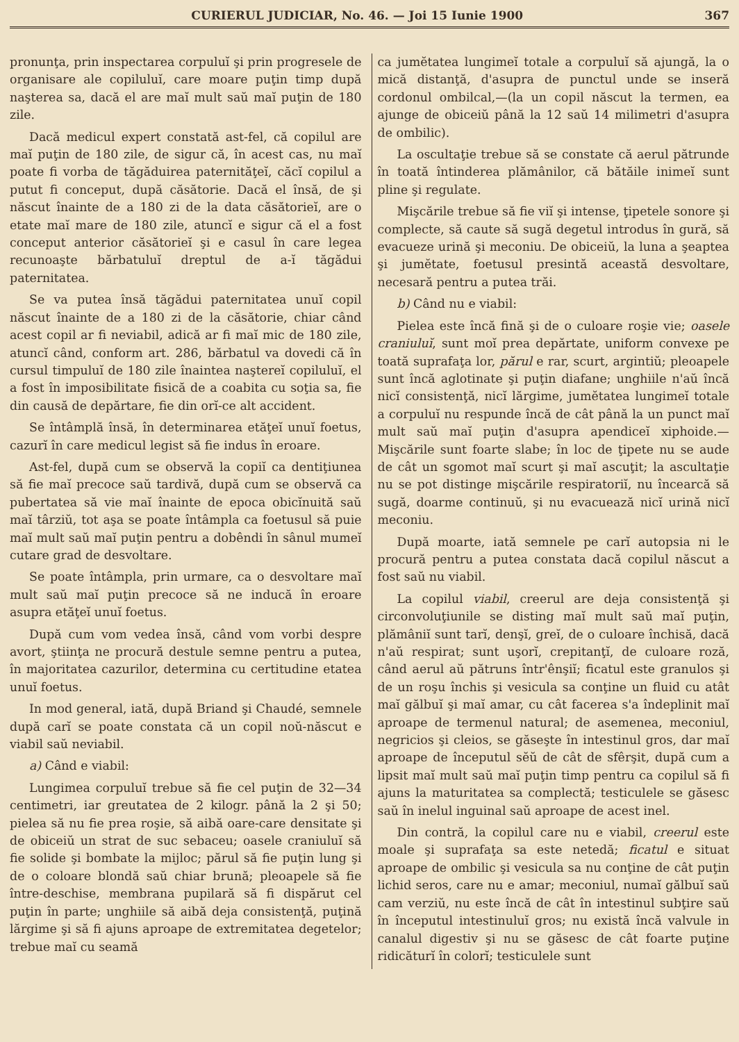CURIERUL JUDICIAR, No. 46. — Joi 15 Iunie 1900 367
pronunţa, prin inspectarea corpuluĭ şi prin progresele de organisare ale copiluluĭ, care moare puţin timp după naşterea sa, dacă el are maĭ mult saŭ maĭ puţin de 180 zile.
Dacă medicul expert constată ast-fel, că copilul are maĭ puţin de 180 zile, de sigur că, în acest cas, nu maĭ poate fi vorba de tăgăduirea paternităţeĭ, căcĭ copilul a putut fi conceput, după căsătorie. Dacă el însă, de şi născut înainte de a 180 zi de la data căsătorieĭ, are o etate maĭ mare de 180 zile, atuncĭ e sigur că el a fost conceput anterior căsătorieĭ şi e casul în care legea recunoaşte bărbatuluĭ dreptul de a-ĭ tăgădui paternitatea.
Se va putea însă tăgădui paternitatea unuĭ copil născut înainte de a 180 zi de la căsătorie, chiar când acest copil ar fi neviabil, adică ar fi maĭ mic de 180 zile, atuncĭ când, conform art. 286, bărbatul va dovedi că în cursul timpuluĭ de 180 zile înaintea naştereĭ copiluluĭ, el a fost în imposibilitate fisică de a coabita cu soţia sa, fie din causă de depărtare, fie din orĭ-ce alt accident.
Se întâmplă însă, în determinarea etăţeĭ unuĭ foetus, cazurĭ în care medicul legist să fie indus în eroare.
Ast-fel, după cum se observă la copiĭ ca dentiţiunea să fie maĭ precoce saŭ tardivă, după cum se observă ca pubertatea să vie maĭ înainte de epoca obicĭnuită saŭ maĭ târziŭ, tot aşa se poate întâmpla ca foetusul să puie maĭ mult saŭ maĭ puţin pentru a dobêndi în sânul mumeĭ cutare grad de desvoltare.
Se poate întâmpla, prin urmare, ca o desvoltare maĭ mult saŭ maĭ puţin precoce să ne inducă în eroare asupra etăţeĭ unuĭ foetus.
După cum vom vedea însă, când vom vorbi despre avort, ştiinţa ne procură destule semne pentru a putea, în majoritatea cazurilor, determina cu certitudine etatea unuĭ foetus.
In mod general, iată, după Briand şi Chaudé, semnele după carĭ se poate constata că un copil noŭ-născut e viabil saŭ neviabil.
a) Când e viabil:
Lungimea corpuluĭ trebue să fie cel puţin de 32—34 centimetri, iar greutatea de 2 kilogr. până la 2 şi 50; pielea să nu fie prea roşie, să aibă oare-care densitate şi de obiceiŭ un strat de suc sebaceu; oasele craniuluĭ să fie solide şi bombate la mijloc; părul să fie puţin lung şi de o coloare blondă saŭ chiar brună; pleoapele să fie între-deschise, membrana pupilară să fi dispărut cel puţin în parte; unghiile să aibă deja consistenţă, puţină lărgime şi să fi ajuns aproape de extremitatea degetelor; trebue maĭ cu seamă
ca jumĕtatea lungimeĭ totale a corpuluĭ să ajungă, la o mică distanţă, d'asupra de punctul unde se inseră cordonul ombilcal,—(la un copil născut la termen, ea ajunge de obiceiŭ până la 12 saŭ 14 milimetri d'asupra de ombilic).
La oscultaţie trebue să se constate că aerul pătrunde în toată întinderea plămânilor, că bătăile inimeĭ sunt pline şi regulate.
Mişcările trebue să fie viĭ şi intense, ţipetele sonore şi complecte, să caute să sugă degetul introdus în gură, să evacueze urină şi meconiu. De obiceiŭ, la luna a şeaptea şi jumĕtate, foetusul presintă această desvoltare, necesară pentru a putea trăi.
b) Când nu e viabil:
Pielea este încă fină şi de o culoare roşie vie; oasele craniuluĭ, sunt moĭ prea depărtate, uniform convexe pe toată suprafaţa lor, părul e rar, scurt, argintiŭ; pleoapele sunt încă aglotinate şi puţin diafane; unghiile n'aŭ încă nicĭ consistenţă, nicĭ lărgime, jumĕtatea lungimeĭ totale a corpuluĭ nu respunde încă de cât până la un punct maĭ mult saŭ maĭ puţin d'asupra apendiceĭ xiphoide.—Mişcările sunt foarte slabe; în loc de ţipete nu se aude de cât un sgomot maĭ scurt şi maĭ ascuţit; la ascultaţie nu se pot distinge mişcările respiratoriĭ, nu încearcă să sugă, doarme continuŭ, şi nu evacuează nicĭ urină nicĭ meconiu.
După moarte, iată semnele pe carĭ autopsia ni le procură pentru a putea constata dacă copilul născut a fost saŭ nu viabil.
La copilul viabil, creerul are deja consistenţă şi circonvoluţiunile se disting maĭ mult saŭ maĭ puţin, plămâniĭ sunt tarĭ, denşĭ, greĭ, de o culoare închisă, dacă n'aŭ respirat; sunt uşorĭ, crepitanţĭ, de culoare roză, când aerul aŭ pătruns într'ênşiĭ; ficatul este granulos şi de un roşu închis şi vesicula sa conţine un fluid cu atât maĭ gălbuĭ şi maĭ amar, cu cât facerea s'a îndeplinit maĭ aproape de termenul natural; de asemenea, meconiul, negricios şi cleios, se găseşte în intestinul gros, dar maĭ aproape de începutul sĕŭ de cât de sfêrşit, după cum a lipsit maĭ mult saŭ maĭ puţin timp pentru ca copilul să fi ajuns la maturitatea sa complectă; testiculele se găsesc saŭ în inelul inguinal saŭ aproape de acest inel.
Din contră, la copilul care nu e viabil, creerul este moale şi suprafaţa sa este netedă; ficatul e situat aproape de ombilic şi vesicula sa nu conţine de cât puţin lichid seros, care nu e amar; meconiul, numaĭ gălbuĭ saŭ cam verziŭ, nu este încă de cât în intestinul subţire saŭ în începutul intestinuluĭ gros; nu există încă valvule in canalul digestiv şi nu se găsesc de cât foarte puţine ridicăturĭ în colorĭ; testiculele sunt